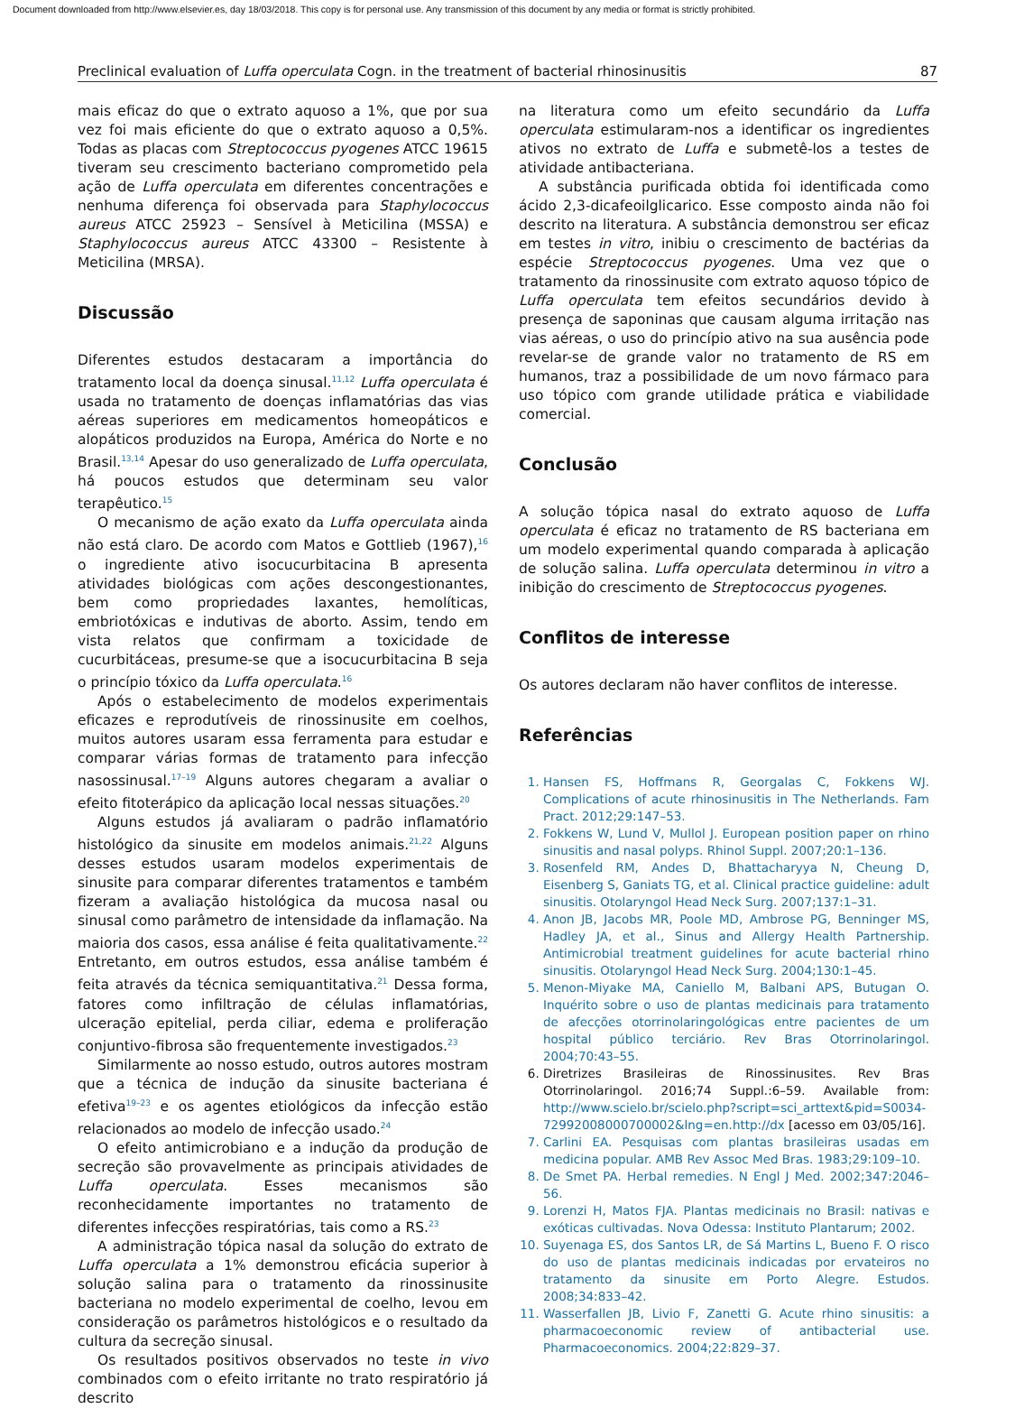Document downloaded from http://www.elsevier.es, day 18/03/2018. This copy is for personal use. Any transmission of this document by any media or format is strictly prohibited.
Preclinical evaluation of Luffa operculata Cogn. in the treatment of bacterial rhinosinusitis 87
mais eficaz do que o extrato aquoso a 1%, que por sua vez foi mais eficiente do que o extrato aquoso a 0,5%. Todas as placas com Streptococcus pyogenes ATCC 19615 tiveram seu crescimento bacteriano comprometido pela ação de Luffa operculata em diferentes concentrações e nenhuma diferença foi observada para Staphylococcus aureus ATCC 25923 – Sensível à Meticilina (MSSA) e Staphylococcus aureus ATCC 43300 – Resistente à Meticilina (MRSA).
Discussão
Diferentes estudos destacaram a importância do tratamento local da doença sinusal.<sup>11,12</sup> Luffa operculata é usada no tratamento de doenças inflamatórias das vias aéreas superiores em medicamentos homeopáticos e alopáticos produzidos na Europa, América do Norte e no Brasil.<sup>13,14</sup> Apesar do uso generalizado de Luffa operculata, há poucos estudos que determinam seu valor terapêutico.<sup>15</sup>
O mecanismo de ação exato da Luffa operculata ainda não está claro. De acordo com Matos e Gottlieb (1967),<sup>16</sup> o ingrediente ativo isocucurbitacina B apresenta atividades biológicas com ações descongestionantes, bem como propriedades laxantes, hemolíticas, embriotóxicas e indutivas de aborto. Assim, tendo em vista relatos que confirmam a toxicidade de cucurbitáceas, presume-se que a isocucurbitacina B seja o princípio tóxico da Luffa operculata.<sup>16</sup>
Após o estabelecimento de modelos experimentais eficazes e reprodutíveis de rinossinusite em coelhos, muitos autores usaram essa ferramenta para estudar e comparar várias formas de tratamento para infecção nasossinusal.<sup>17–19</sup> Alguns autores chegaram a avaliar o efeito fitoterápico da aplicação local nessas situações.<sup>20</sup>
Alguns estudos já avaliaram o padrão inflamatório histológico da sinusite em modelos animais.<sup>21,22</sup> Alguns desses estudos usaram modelos experimentais de sinusite para comparar diferentes tratamentos e também fizeram a avaliação histológica da mucosa nasal ou sinusal como parâmetro de intensidade da inflamação. Na maioria dos casos, essa análise é feita qualitativamente.<sup>22</sup> Entretanto, em outros estudos, essa análise também é feita através da técnica semiquantitativa.<sup>21</sup> Dessa forma, fatores como infiltração de células inflamatórias, ulceração epitelial, perda ciliar, edema e proliferação conjuntivo-fibrosa são frequentemente investigados.<sup>23</sup>
Similarmente ao nosso estudo, outros autores mostram que a técnica de indução da sinusite bacteriana é efetiva<sup>19–23</sup> e os agentes etiológicos da infecção estão relacionados ao modelo de infecção usado.<sup>24</sup>
O efeito antimicrobiano e a indução da produção de secreção são provavelmente as principais atividades de Luffa operculata. Esses mecanismos são reconhecidamente importantes no tratamento de diferentes infecções respiratórias, tais como a RS.<sup>23</sup>
A administração tópica nasal da solução do extrato de Luffa operculata a 1% demonstrou eficácia superior à solução salina para o tratamento da rinossinusite bacteriana no modelo experimental de coelho, levou em consideração os parâmetros histológicos e o resultado da cultura da secreção sinusal.
Os resultados positivos observados no teste in vivo combinados com o efeito irritante no trato respiratório já descrito
na literatura como um efeito secundário da Luffa operculata estimularam-nos a identificar os ingredientes ativos no extrato de Luffa e submetê-los a testes de atividade antibacteriana.
A substância purificada obtida foi identificada como ácido 2,3-dicafeoilglicarico. Esse composto ainda não foi descrito na literatura. A substância demonstrou ser eficaz em testes in vitro, inibiu o crescimento de bactérias da espécie Streptococcus pyogenes. Uma vez que o tratamento da rinossinusite com extrato aquoso tópico de Luffa operculata tem efeitos secundários devido à presença de saponinas que causam alguma irritação nas vias aéreas, o uso do princípio ativo na sua ausência pode revelar-se de grande valor no tratamento de RS em humanos, traz a possibilidade de um novo fármaco para uso tópico com grande utilidade prática e viabilidade comercial.
Conclusão
A solução tópica nasal do extrato aquoso de Luffa operculata é eficaz no tratamento de RS bacteriana em um modelo experimental quando comparada à aplicação de solução salina. Luffa operculata determinou in vitro a inibição do crescimento de Streptococcus pyogenes.
Conflitos de interesse
Os autores declaram não haver conflitos de interesse.
Referências
1. Hansen FS, Hoffmans R, Georgalas C, Fokkens WJ. Complications of acute rhinosinusitis in The Netherlands. Fam Pract. 2012;29:147–53.
2. Fokkens W, Lund V, Mullol J. European position paper on rhino sinusitis and nasal polyps. Rhinol Suppl. 2007;20:1–136.
3. Rosenfeld RM, Andes D, Bhattacharyya N, Cheung D, Eisenberg S, Ganiats TG, et al. Clinical practice guideline: adult sinusitis. Otolaryngol Head Neck Surg. 2007;137:1–31.
4. Anon JB, Jacobs MR, Poole MD, Ambrose PG, Benninger MS, Hadley JA, et al., Sinus and Allergy Health Partnership. Antimicrobial treatment guidelines for acute bacterial rhino sinusitis. Otolaryngol Head Neck Surg. 2004;130:1–45.
5. Menon-Miyake MA, Caniello M, Balbani APS, Butugan O. Inquérito sobre o uso de plantas medicinais para tratamento de afecções otorrinolaringológicas entre pacientes de um hospital público terciário. Rev Bras Otorrinolaringol. 2004;70:43–55.
6. Diretrizes Brasileiras de Rinossinusites. Rev Bras Otorrinolaringol. 2016;74 Suppl.:6–59. Available from: http://www.scielo.br/scielo.php?script=sci_arttext&pid=S0034-72992008000700002&lng=en.http://dx [acesso em 03/05/16].
7. Carlini EA. Pesquisas com plantas brasileiras usadas em medicina popular. AMB Rev Assoc Med Bras. 1983;29:109–10.
8. De Smet PA. Herbal remedies. N Engl J Med. 2002;347:2046–56.
9. Lorenzi H, Matos FJA. Plantas medicinais no Brasil: nativas e exóticas cultivadas. Nova Odessa: Instituto Plantarum; 2002.
10. Suyenaga ES, dos Santos LR, de Sá Martins L, Bueno F. O risco do uso de plantas medicinais indicadas por ervateiros no tratamento da sinusite em Porto Alegre. Estudos. 2008;34:833–42.
11. Wasserfallen JB, Livio F, Zanetti G. Acute rhino sinusitis: a pharmacoeconomic review of antibacterial use. Pharmacoeconomics. 2004;22:829–37.